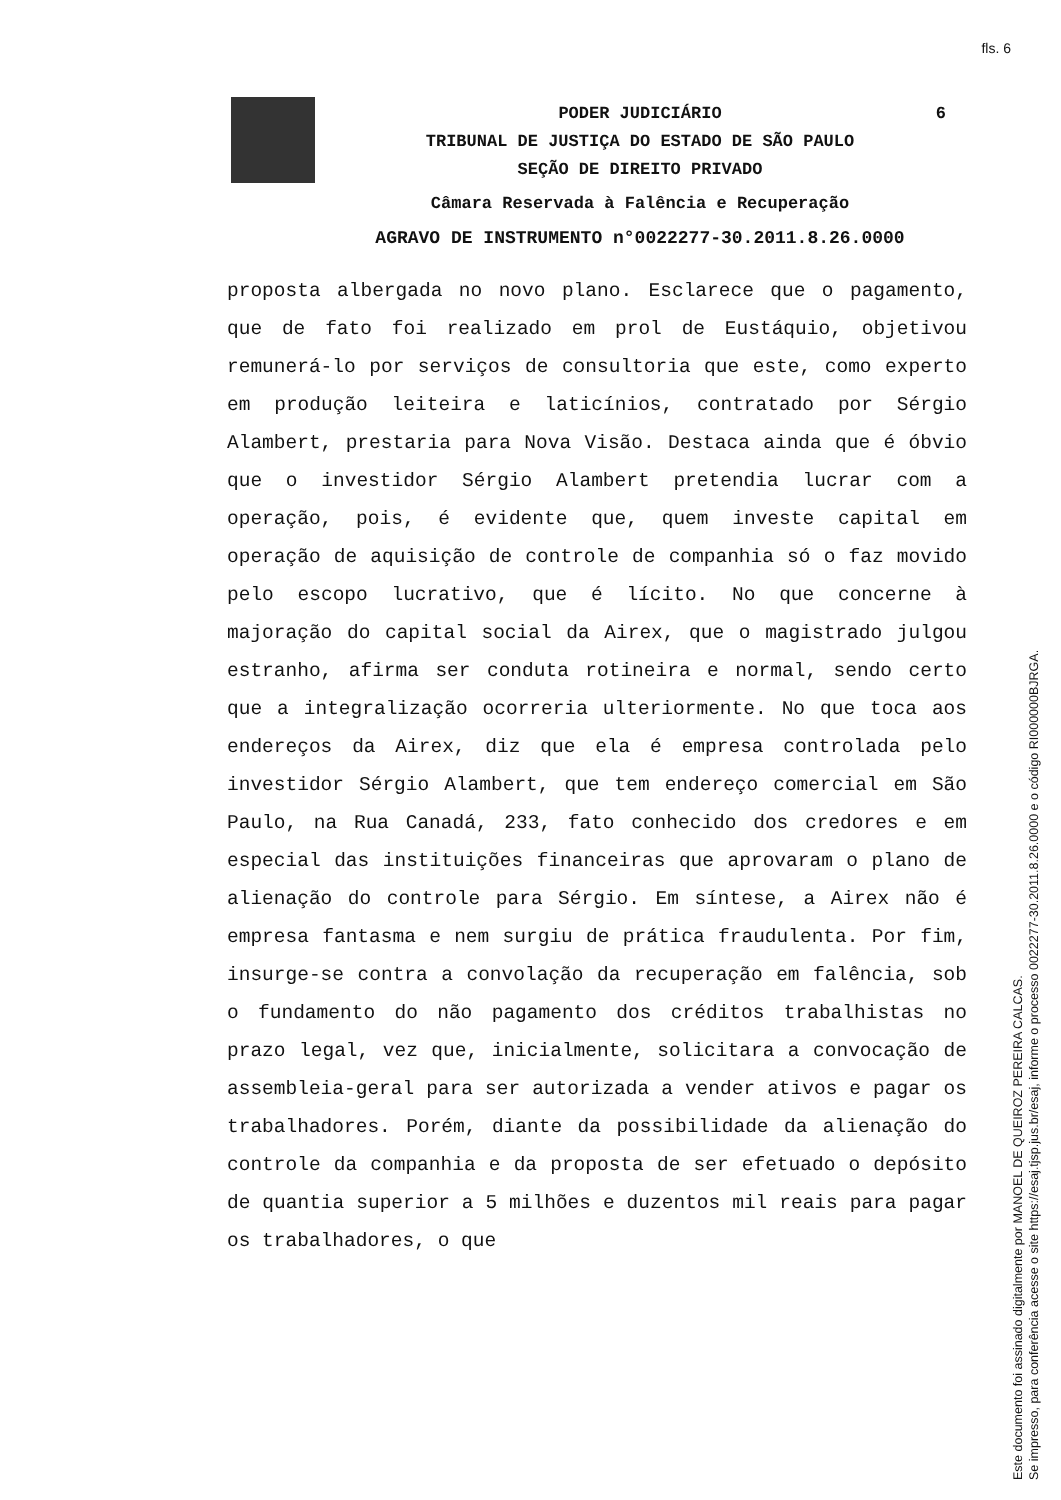fls. 6
PODER JUDICIÁRIO
6
TRIBUNAL DE JUSTIÇA DO ESTADO DE SÃO PAULO
SEÇÃO DE DIREITO PRIVADO
Câmara Reservada à Falência e Recuperação
AGRAVO DE INSTRUMENTO n°0022277-30.2011.8.26.0000
proposta albergada no novo plano. Esclarece que o pagamento, que de fato foi realizado em prol de Eustáquio, objetivou remunerá-lo por serviços de consultoria que este, como experto em produção leiteira e laticínios, contratado por Sérgio Alambert, prestaria para Nova Visão. Destaca ainda que é óbvio que o investidor Sérgio Alambert pretendia lucrar com a operação, pois, é evidente que, quem investe capital em operação de aquisição de controle de companhia só o faz movido pelo escopo lucrativo, que é lícito. No que concerne à majoração do capital social da Airex, que o magistrado julgou estranho, afirma ser conduta rotineira e normal, sendo certo que a integralização ocorreria ulteriormente. No que toca aos endereços da Airex, diz que ela é empresa controlada pelo investidor Sérgio Alambert, que tem endereço comercial em São Paulo, na Rua Canadá, 233, fato conhecido dos credores e em especial das instituições financeiras que aprovaram o plano de alienação do controle para Sérgio. Em síntese, a Airex não é empresa fantasma e nem surgiu de prática fraudulenta. Por fim, insurge-se contra a convolação da recuperação em falência, sob o fundamento do não pagamento dos créditos trabalhistas no prazo legal, vez que, inicialmente, solicitara a convocação de assembleia-geral para ser autorizada a vender ativos e pagar os trabalhadores. Porém, diante da possibilidade da alienação do controle da companhia e da proposta de ser efetuado o depósito de quantia superior a 5 milhões e duzentos mil reais para pagar os trabalhadores, o que
Este documento foi assinado digitalmente por MANOEL DE QUEIROZ PEREIRA CALCAS.
Se impresso, para conferência acesse o site https://esaj.tjsp.jus.br/esaj, informe o processo 0022277-30.2011.8.26.0000 e o código RI000000BJRGA.